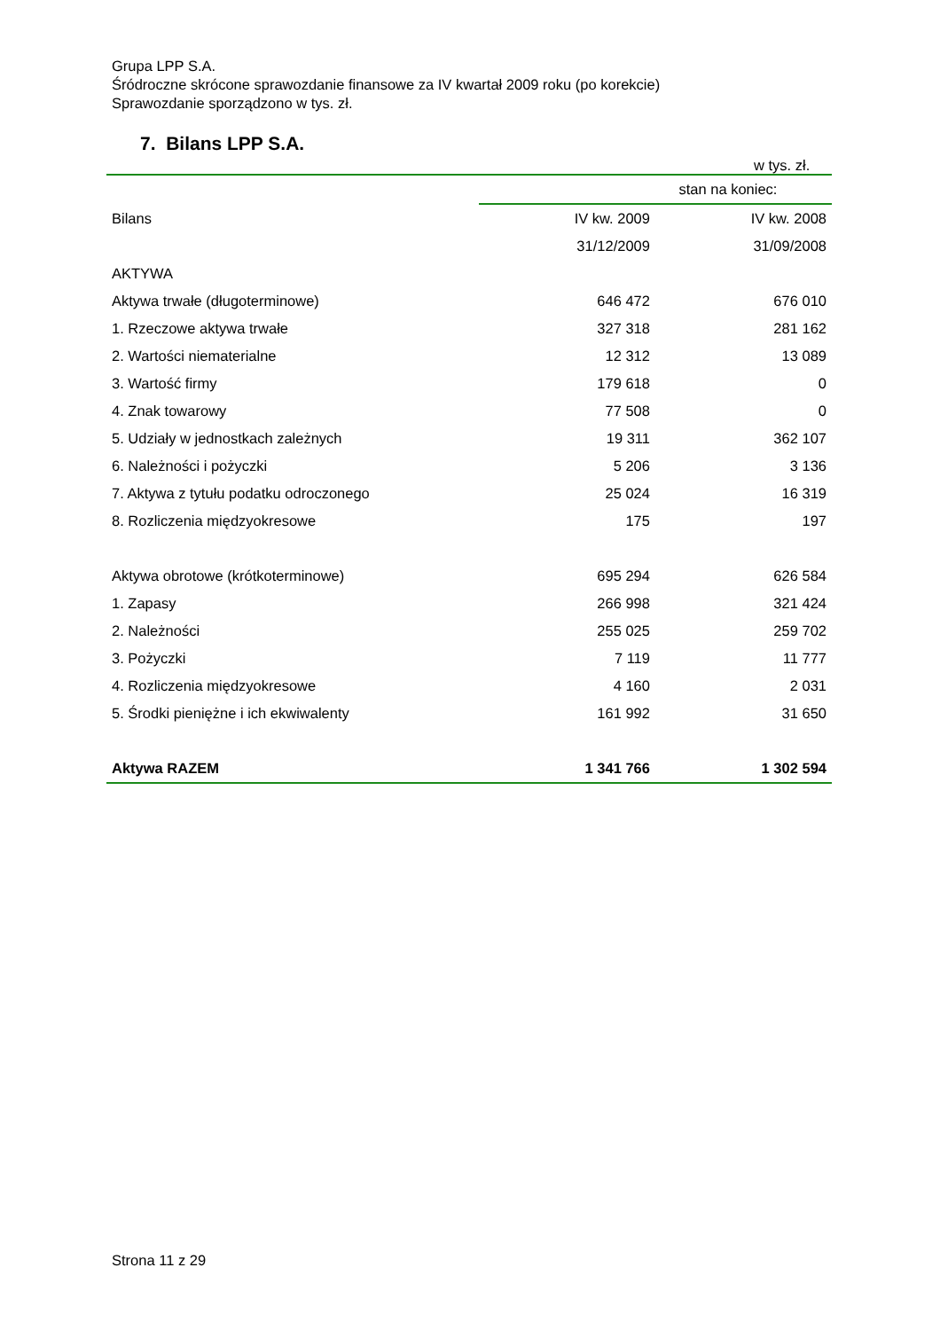Grupa LPP S.A.
Śródroczne skrócone sprawozdanie finansowe za IV kwartał 2009 roku (po korekcie)
Sprawozdanie sporządzono w tys. zł.
7. Bilans LPP S.A.
w tys. zł.
| | stan na koniec: | |
| --- | --- | --- |
| Bilans | IV kw. 2009 | IV kw. 2008 |
| | 31/12/2009 | 31/09/2008 |
| AKTYWA | | |
| Aktywa trwałe (długoterminowe) | 646 472 | 676 010 |
| 1. Rzeczowe aktywa trwałe | 327 318 | 281 162 |
| 2. Wartości niematerialne | 12 312 | 13 089 |
| 3. Wartość firmy | 179 618 | 0 |
| 4. Znak towarowy | 77 508 | 0 |
| 5. Udziały w jednostkach zależnych | 19 311 | 362 107 |
| 6. Należności i pożyczki | 5 206 | 3 136 |
| 7. Aktywa z tytułu podatku odroczonego | 25 024 | 16 319 |
| 8. Rozliczenia międzyokresowe | 175 | 197 |
| Aktywa obrotowe (krótkoterminowe) | 695 294 | 626 584 |
| 1. Zapasy | 266 998 | 321 424 |
| 2. Należności | 255 025 | 259 702 |
| 3. Pożyczki | 7 119 | 11 777 |
| 4. Rozliczenia międzyokresowe | 4 160 | 2 031 |
| 5. Środki pieniężne i ich ekwiwalenty | 161 992 | 31 650 |
| Aktywa RAZEM | 1 341 766 | 1 302 594 |
Strona 11 z 29